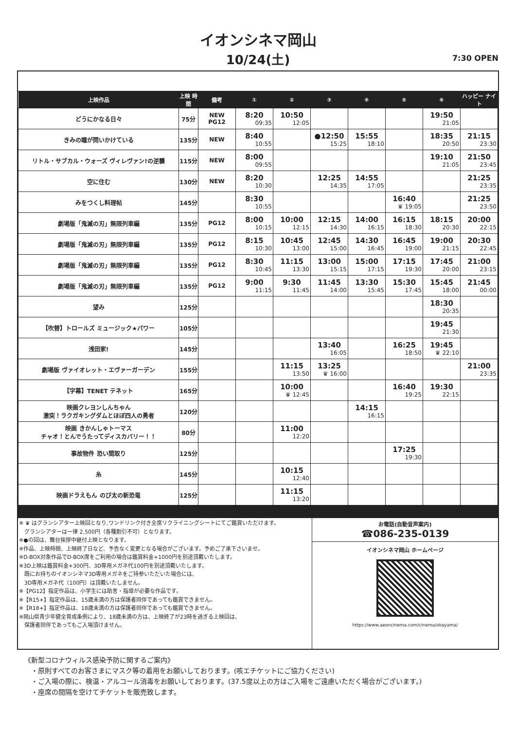イオンシネマ岡山
10/24(土) 7:30 OPEN
| 上映作品 | 上映 時間 | 備考 | ① | ② | ③ | ④ | ⑤ | ⑥ | ハッピー ナイト |
| --- | --- | --- | --- | --- | --- | --- | --- | --- | --- |
| どうにかなる日々 | 75分 | NEW PG12 | 8:20 09:35 | 10:50 12:05 | | | | 19:50 21:05 | |
| きみの瞳が問いかけている | 135分 | NEW | 8:40 10:55 | | ●12:50 15:25 | 15:55 18:10 | | 18:35 20:50 | 21:15 23:30 |
| リトル・サブカル・ウォーズ ヴィレヴァン!の逆襲 | 115分 | NEW | 8:00 09:55 | | | | | 19:10 21:05 | 21:50 23:45 |
| 空に住む | 130分 | NEW | 8:20 10:30 | | 12:25 14:35 | 14:55 17:05 | | | 21:25 23:35 |
| みをつくし料理帖 | 145分 | | 8:30 10:55 | | | | 16:40 ♛ 19:05 | | 21:25 23:50 |
| 劇場版「鬼滅の刃」無限列車編 | 135分 | PG12 | 8:00 10:15 | 10:00 12:15 | 12:15 14:30 | 14:00 16:15 | 16:15 18:30 | 18:15 20:30 | 20:00 22:15 |
| 劇場版「鬼滅の刃」無限列車編 | 135分 | PG12 | 8:15 10:30 | 10:45 13:00 | 12:45 15:00 | 14:30 16:45 | 16:45 19:00 | 19:00 21:15 | 20:30 22:45 |
| 劇場版「鬼滅の刃」無限列車編 | 135分 | PG12 | 8:30 10:45 | 11:15 13:30 | 13:00 15:15 | 15:00 17:15 | 17:15 19:30 | 17:45 20:00 | 21:00 23:15 |
| 劇場版「鬼滅の刃」無限列車編 | 135分 | PG12 | 9:00 11:15 | 9:30 11:45 | 11:45 14:00 | 13:30 15:45 | 15:30 17:45 | 15:45 18:00 | 21:45 00:00 |
| 望み | 125分 | | | | | | | 18:30 20:35 | |
| 【吹替】トロールズ ミュージック★パワー | 105分 | | | | | | | 19:45 21:30 | |
| 浅田家! | 145分 | | | | 13:40 16:05 | | 16:25 18:50 | 19:45 ♛ 22:10 | |
| 劇場版 ヴァイオレット・エヴァーガーデン | 155分 | | | 11:15 13:50 | 13:25 ♛ 16:00 | | | | 21:00 23:35 |
| 【字幕】TENET テネット | 165分 | | | 10:00 ♛ 12:45 | | | 16:40 19:25 | 19:30 22:15 | |
| 映画クレヨンしんちゃん 激突！ラクガキングダムとほぼ四人の勇者 | 120分 | | | | | 14:15 16:15 | | | |
| 映画 きかんしゃトーマス チャオ！とんでうたってディスカバリー！！ | 80分 | | | 11:00 12:20 | | | | | |
| 事故物件 恐い間取り | 125分 | | | | | | 17:25 19:30 | | |
| 糸 | 145分 | | | 10:15 12:40 | | | | | |
| 映画ドラえもん のび太の新恐竜 | 125分 | | | 11:15 13:20 | | | | | |
※ ♛ はグランシアター上映回となり,ワンドリンク付き全席リクライニングシートにてご鑑賞いただけます。
　グランシアターは一律 2,500円（各種割引不可）となります。
※●の回は、舞台挨拶中継付上映となります。
※作品、上映時間、上映終了日など、予告なく変更となる場合がございます。予めご了承下さいませ。
※D-BOX対象作品でD-BOX席をご利用の場合は鑑賞料金+1000円を別途頂戴いたします。
※3D上映は鑑賞料金+300円、3D専用メガネ代100円を別途頂戴いたします。
　既にお持ちのイオンシネマ3D専用メガネをご持参いただいた場合には、
　3D専用メガネ代（100円）は頂戴いたしません。
※【PG12】指定作品は、小学生には助言・指導が必要な作品です。
※【R15+】指定作品は、15歳未満の方は保護者同伴であっても鑑賞できません。
※【R18+】指定作品は、18歳未満の方は保護者同伴であっても鑑賞できません。
※岡山県青少年健全育成条例により、18歳未満の方は、上映終了が23時を過ぎる上映回は、
　保護者同伴であってもご入場頂けません。
お電話(自動音声案内)
☎086-235-0139
イオンシネマ岡山 ホームページ
https://www.aeoncinema.com/cinema/okayama/
《新型コロナウィルス感染予防に関するご案内》
　・原則すべてのお客さまにマスク等の着用をお願いしております。(咳エチケットにご協力ください)
　・ご入場の際に、検温・アルコール消毒をお願いしております。(37.5度以上の方はご入場をご遠慮いただく場合がございます。)
　・座席の間隔を空けてチケットを販売致します。